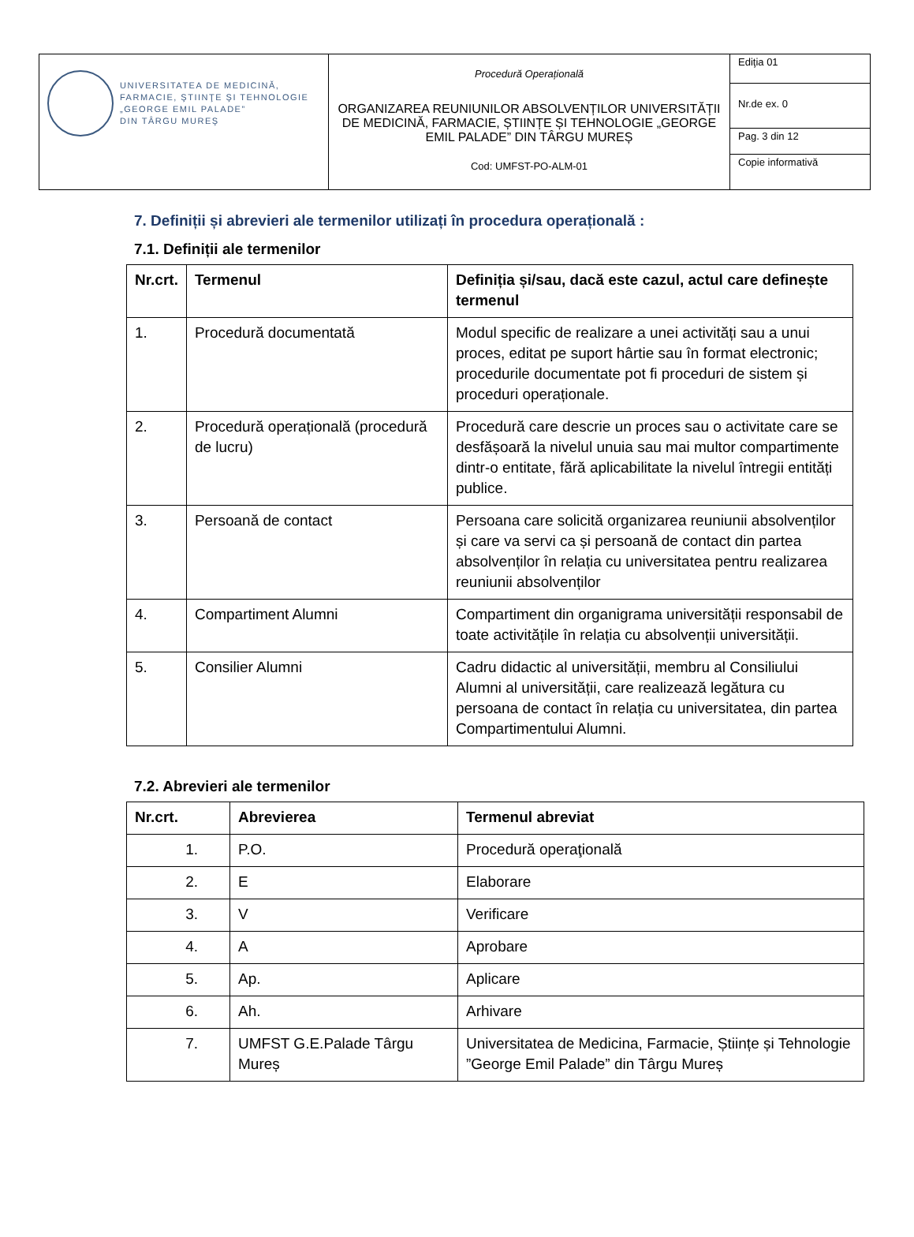| UNIVERSITATEA DE MEDICINĂ, FARMACIE, ŞTIINŢE ŞI TEHNOLOGIE „GEORGE EMIL PALADE” DIN TÂRGU MUREŞ | Procedură Operațională ORGANIZAREA REUNIUNILOR ABSOLVENȚILOR UNIVERSITĂȚII DE MEDICINĂ, FARMACIE, ȘTIINȚE ȘI TEHNOLOGIE „GEORGE EMIL PALADE” DIN TÂRGU MUREȘ Cod: UMFST-PO-ALM-01 | Ediţia 01 |
| | | Nr.de ex. 0 |
| | | Pag. 3 din 12 |
| | | Copie informativă |
7. Definiții și abrevieri ale termenilor utilizați în procedura operațională :
7.1. Definiții ale termenilor
| Nr.crt. | Termenul | Definiția și/sau, dacă este cazul, actul care definește termenul |
| --- | --- | --- |
| 1. | Procedură documentată | Modul specific de realizare a unei activități sau a unui proces, editat pe suport hârtie sau în format electronic; procedurile documentate pot fi proceduri de sistem și proceduri operaționale. |
| 2. | Procedură operațională (procedură de lucru) | Procedură care descrie un proces sau o activitate care se desfășoară la nivelul unuia sau mai multor compartimente dintr-o entitate, fără aplicabilitate la nivelul întregii entități publice. |
| 3. | Persoană de contact | Persoana care solicită organizarea reuniunii absolvenților și care va servi ca și persoană de contact din partea absolvenților în relația cu universitatea pentru realizarea reuniunii absolvenților |
| 4. | Compartiment Alumni | Compartiment din organigrama universității responsabil de toate activitățile în relația cu absolvenții universității. |
| 5. | Consilier Alumni | Cadru didactic al universității, membru al Consiliului Alumni al universității, care realizează legătura cu persoana de contact în relația cu universitatea, din partea Compartimentului Alumni. |
7.2. Abrevieri ale termenilor
| Nr.crt. | Abrevierea | Termenul abreviat |
| --- | --- | --- |
| 1. | P.O. | Procedură operaţională |
| 2. | E | Elaborare |
| 3. | V | Verificare |
| 4. | A | Aprobare |
| 5. | Ap. | Aplicare |
| 6. | Ah. | Arhivare |
| 7. | UMFST G.E.Palade Târgu Mureș | Universitatea de Medicina, Farmacie, Științe și Tehnologie ”George Emil Palade” din Târgu Mureș |